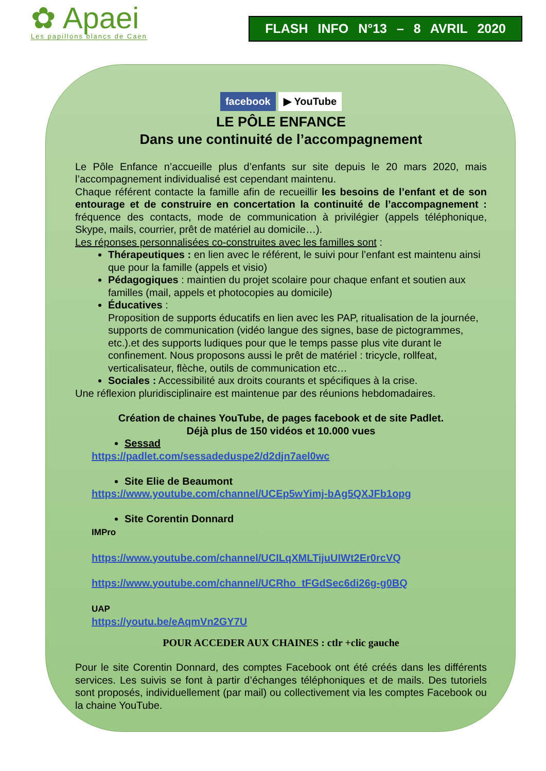✿ Apaei
Les papillons blancs de Caen
FLASH INFO N°13 – 8 AVRIL 2020
facebook ▶ YouTube
LE PÔLE ENFANCE
Dans une continuité de l’accompagnement
Le Pôle Enfance n’accueille plus d’enfants sur site depuis le 20 mars 2020, mais l’accompagnement individualisé est cependant maintenu.
Chaque référent contacte la famille afin de recueillir les besoins de l’enfant et de son entourage et de construire en concertation la continuité de l’accompagnement : fréquence des contacts, mode de communication à privilégier (appels téléphonique, Skype, mails, courrier, prêt de matériel au domicile…).
Les réponses personnalisées co-construites avec les familles sont :
Thérapeutiques : en lien avec le référent, le suivi pour l’enfant est maintenu ainsi que pour la famille (appels et visio)
Pédagogiques : maintien du projet scolaire pour chaque enfant et soutien aux familles (mail, appels et photocopies au domicile)
Éducatives :
Proposition de supports éducatifs en lien avec les PAP, ritualisation de la journée, supports de communication (vidéo langue des signes, base de pictogrammes, etc.).et des supports ludiques pour que le temps passe plus vite durant le confinement. Nous proposons aussi le prêt de matériel : tricycle, rollfeat, verticalisateur, flèche, outils de communication etc…
Sociales : Accessibilité aux droits courants et spécifiques à la crise.
Une réflexion pluridisciplinaire est maintenue par des réunions hebdomadaires.
Création de chaines YouTube, de pages facebook et de site Padlet.
Déjà plus de 150 vidéos et 10.000 vues
Sessad
https://padlet.com/sessadeduspe2/d2djn7ael0wc
Site Elie de Beaumont
https://www.youtube.com/channel/UCEp5wYimj-bAg5QXJFb1opg
Site Corentin Donnard
IMPro
https://www.youtube.com/channel/UCILqXMLTijuUIWt2Er0rcVQ
https://www.youtube.com/channel/UCRho_tFGdSec6di26g-g0BQ
UAP
https://youtu.be/eAqmVn2GY7U
POUR ACCEDER AUX CHAINES : ctlr +clic gauche
Pour le site Corentin Donnard, des comptes Facebook ont été créés dans les différents services. Les suivis se font à partir d’échanges téléphoniques et de mails. Des tutoriels sont proposés, individuellement (par mail) ou collectivement via les comptes Facebook ou la chaine YouTube.